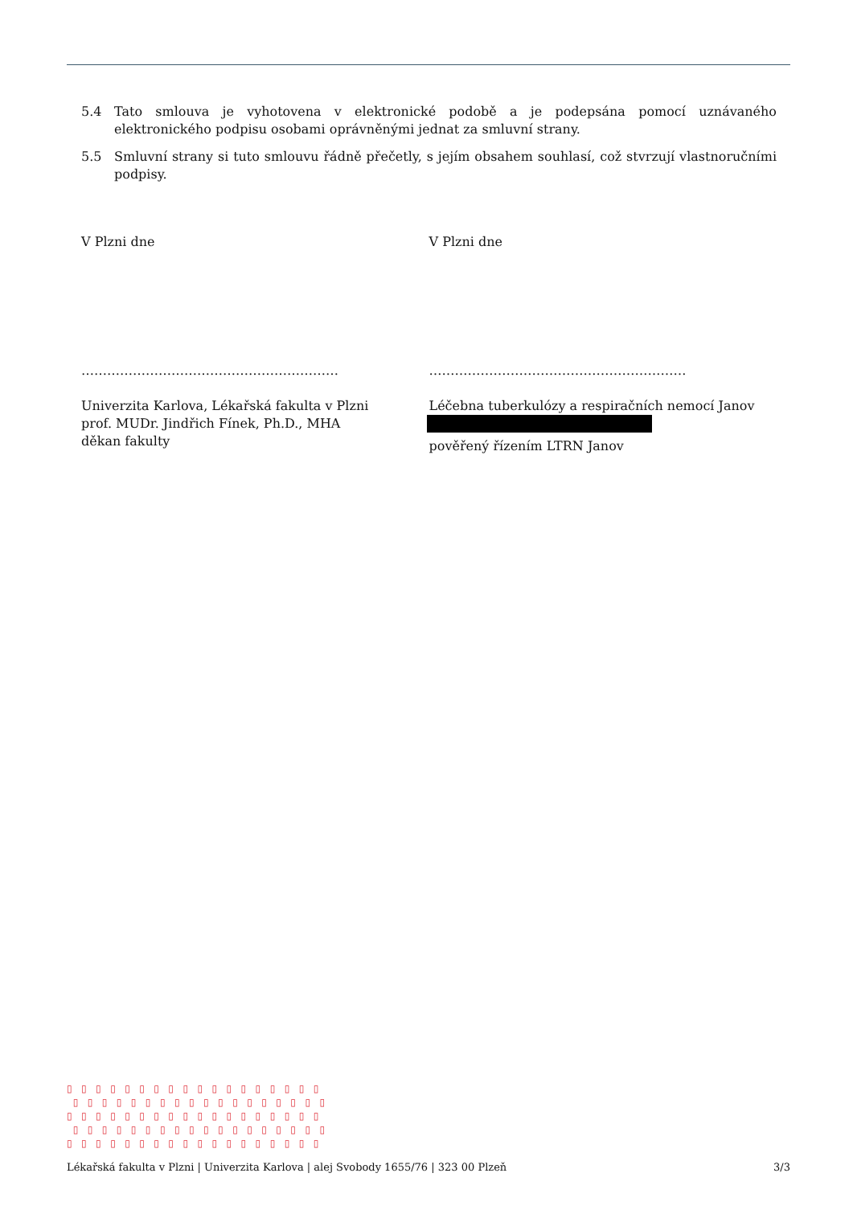5.4 Tato smlouva je vyhotovena v elektronické podobě a je podepsána pomocí uznávaného elektronického podpisu osobami oprávněnými jednat za smluvní strany.
5.5 Smluvní strany si tuto smlouvu řádně přečetly, s jejím obsahem souhlasí, což stvrzují vlastnoručními podpisy.
V Plzni dne V Plzni dne
……………………………………………………
Univerzita Karlova, Lékařská fakulta v Plzni
prof. MUDr. Jindřich Fínek, Ph.D., MHA
děkan fakulty
……………………………………………………
Léčebna tuberkulózy a respiračních nemocí Janov
pověřený řízením LTRN Janov
▯ ▯ ▯ ▯ ▯ ▯ ▯ ▯ ▯ ▯ ▯ ▯ ▯ ▯ ▯ ▯ ▯ ▯ ▯ ▯ ▯ ▯ ▯ ▯ ▯ ▯ ▯ ▯ ▯ ▯ ▯ ▯ ▯ ▯ ▯ ▯ ▯ ▯ ▯ ▯ ▯ ▯ ▯ ▯ ▯ ▯ ▯ ▯ ▯ ▯ ▯ ▯ ▯ ▯ ▯ ▯ ▯ ▯ ▯ ▯ ▯ ▯ ▯ ▯ ▯ ▯ ▯ ▯ ▯ ▯ ▯ ▯ ▯ ▯ ▯ ▯ ▯ ▯ ▯ ▯ ▯ ▯ ▯ ▯ ▯ ▯ ▯ ▯ ▯ ▯
Lékařská fakulta v Plzni | Univerzita Karlova | alej Svobody 1655/76 | 323 00 Plzeň 3/3